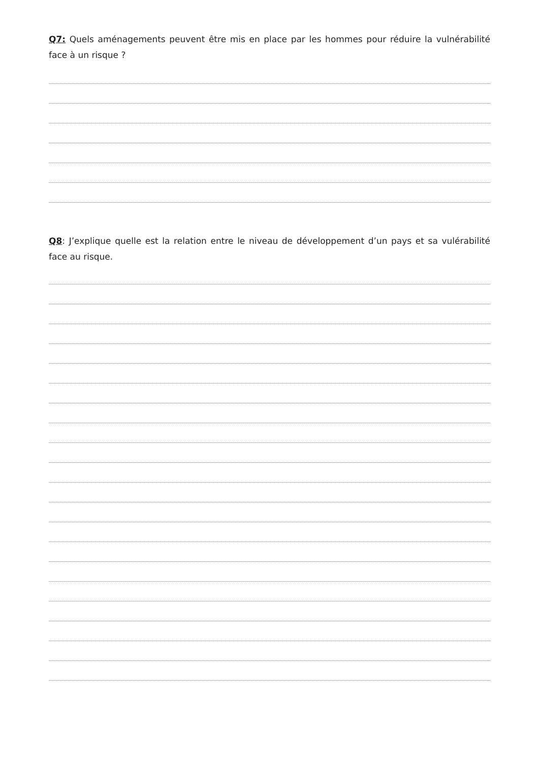Q7: Quels aménagements peuvent être mis en place par les hommes pour réduire la vulnérabilité face à un risque ?
Q8: J’explique quelle est la relation entre le niveau de développement d’un pays et sa vulérabilité face au risque.